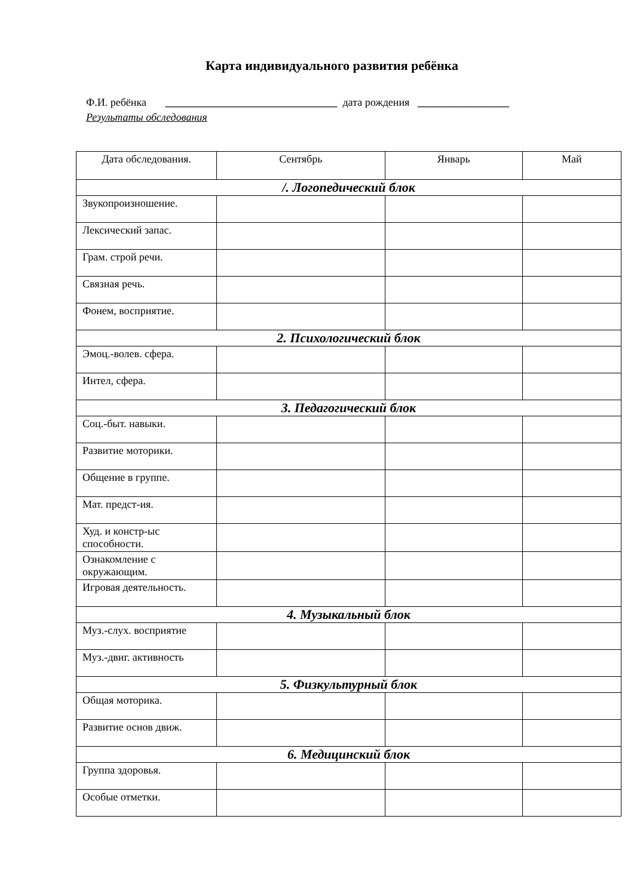Карта индивидуального развития ребёнка
Ф.И. ребёнка ________________________________ дата рождения _________________
Результаты обследования
| Дата обследования. | Сентябрь | Январь | Май |
| --- | --- | --- | --- |
| /. Логопедический блок | | | |
| Звукопроизношение. | | | |
| Лексический запас. | | | |
| Грам. строй речи. | | | |
| Связная речь. | | | |
| Фонем, восприятие. | | | |
| 2. Психологический блок | | | |
| Эмоц.-волев. сфера. | | | |
| Интел, сфера. | | | |
| 3. Педагогический блок | | | |
| Соц.-быт. навыки. | | | |
| Развитие моторики. | | | |
| Общение в группе. | | | |
| Мат. предст-ия. | | | |
| Худ. и констр-ыс способности. | | | |
| Ознакомление с окружающим. | | | |
| Игровая деятельность. | | | |
| 4. Музыкальный блок | | | |
| Муз.-слух. восприятие | | | |
| Муз.-двиг. активность | | | |
| 5. Физкультурный блок | | | |
| Общая моторика. | | | |
| Развитие основ движ. | | | |
| 6. Медицинский блок | | | |
| Группа здоровья. | | | |
| Особые отметки. | | | |